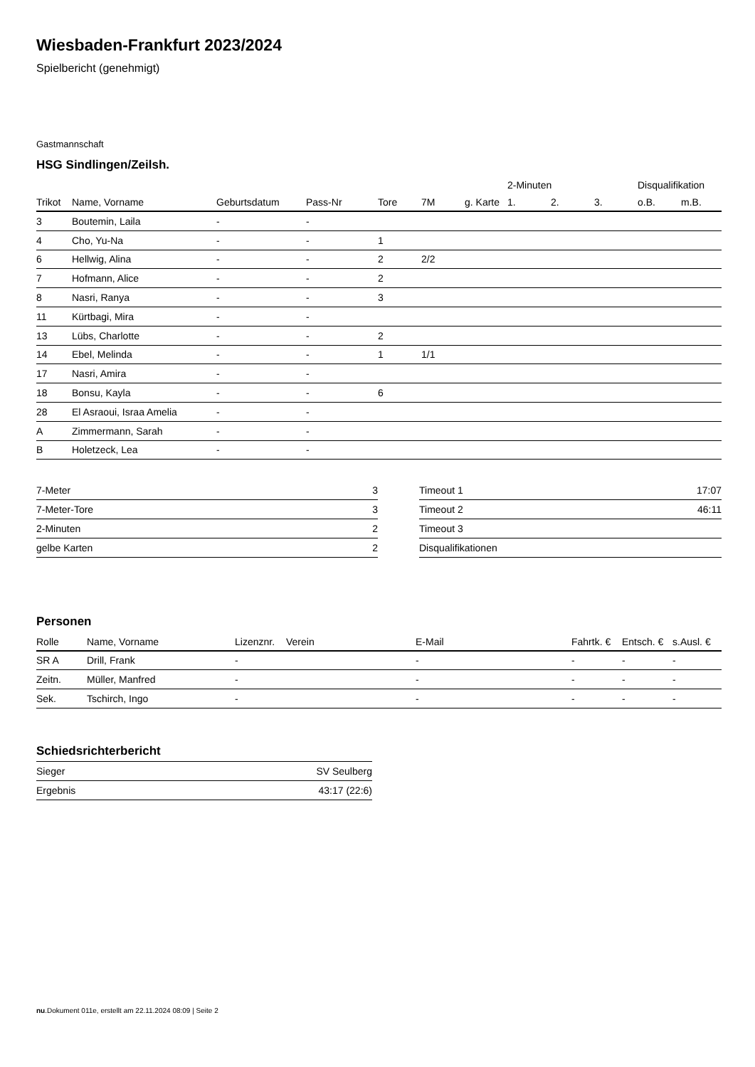Wiesbaden-Frankfurt 2023/2024
Spielbericht (genehmigt)
Gastmannschaft
HSG Sindlingen/Zeilsh.
| | | | | | | | 2-Minuten | | | Disqualifikation | |
| --- | --- | --- | --- | --- | --- | --- | --- | --- | --- | --- | --- |
| Trikot | Name, Vorname | Geburtsdatum | Pass-Nr | Tore | 7M | g. Karte | 1. | 2. | 3. | o.B. | m.B. |
| 3 | Boutemin, Laila | - | - | | | | | | | | |
| 4 | Cho, Yu-Na | - | - | 1 | | | | | | | |
| 6 | Hellwig, Alina | - | - | 2 | 2/2 | | | | | | |
| 7 | Hofmann, Alice | - | - | 2 | | | | | | | |
| 8 | Nasri, Ranya | - | - | 3 | | | | | | | |
| 11 | Kürtbagi, Mira | - | - | | | | | | | | |
| 13 | Lübs, Charlotte | - | - | 2 | | | | | | | |
| 14 | Ebel, Melinda | - | - | 1 | 1/1 | | | | | | |
| 17 | Nasri, Amira | - | - | | | | | | | | |
| 18 | Bonsu, Kayla | - | - | 6 | | | | | | | |
| 28 | El Asraoui, Israa Amelia | - | - | | | | | | | | |
| A | Zimmermann, Sarah | - | - | | | | | | | | |
| B | Holetzeck, Lea | - | - | | | | | | | | |
| 7-Meter | 3 |
| 7-Meter-Tore | 3 |
| 2-Minuten | 2 |
| gelbe Karten | 2 |
| Timeout 1 | 17:07 |
| Timeout 2 | 46:11 |
| Timeout 3 | |
| Disqualifikationen | |
Personen
| Rolle | Name, Vorname | Lizenznr. | Verein | E-Mail | Fahrtk. € | Entsch. € | s.Ausl. € |
| --- | --- | --- | --- | --- | --- | --- | --- |
| SR A | Drill, Frank | - | | - | - | - | - |
| Zeitn. | Müller, Manfred | - | | - | - | - | - |
| Sek. | Tschirch, Ingo | - | | - | - | - | - |
Schiedsrichterbericht
| Sieger | SV Seulberg |
| Ergebnis | 43:17 (22:6) |
nu.Dokument 011e, erstellt am 22.11.2024 08:09 | Seite 2